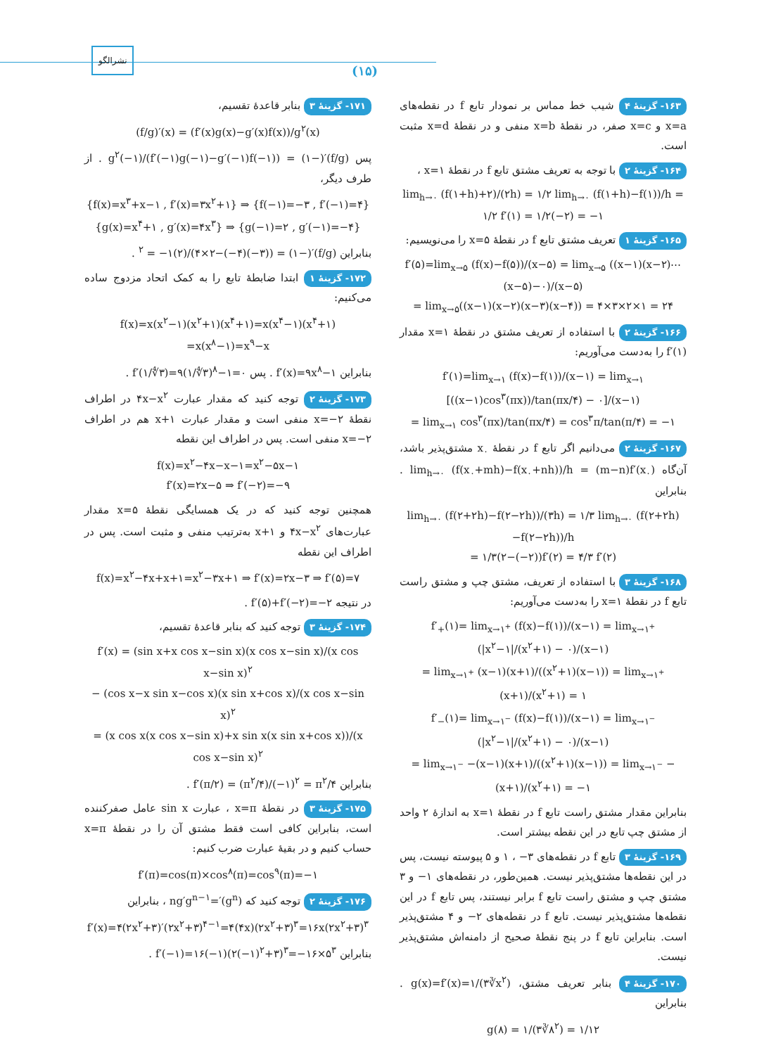(۱۵)
نشرالگو
۱۶۳- گزینهٔ ۴ شیب خط مماس بر نمودار تابع f در نقطه‌های x=a و x=c صفر، در نقطهٔ x=b منفی و در نقطهٔ x=d مثبت است.
۱۶۴- گزینهٔ ۲ با توجه به تعریف مشتق تابع f در نقطهٔ x=۱ ،
lim<sub>h→۰</sub> (f(۱+h)+۲)/(۲h) = ۱/۲ lim<sub>h→۰</sub> (f(۱+h)−f(۱))/h = ۱/۲ f′(۱) = ۱/۲(−۲) = −۱
۱۶۵- گزینهٔ ۱ تعریف مشتق تابع f در نقطهٔ x=۵ را می‌نویسیم:
f′(۵)=lim<sub>x→۵</sub> (f(x)−f(۵))/(x−۵) = lim<sub>x→۵</sub> ((x−۱)(x−۲)⋯(x−۵)−۰)/(x−۵)
= lim<sub>x→۵</sub>((x−۱)(x−۲)(x−۳)(x−۴)) = ۴×۳×۲×۱ = ۲۴
۱۶۶- گزینهٔ ۲ با استفاده از تعریف مشتق در نقطهٔ x=۱ مقدار f′(۱) را به‌دست می‌آوریم:
f′(۱)=lim<sub>x→۱</sub> (f(x)−f(۱))/(x−۱) = lim<sub>x→۱</sub> [((x−۱)cos<sup>۳</sup>(πx))/tan(πx/۴) − ۰]/(x−۱)
= lim<sub>x→۱</sub> cos<sup>۳</sup>(πx)/tan(πx/۴) = cos<sup>۳</sup>π/tan(π/۴) = −۱
۱۶۷- گزینهٔ ۲ می‌دانیم اگر تابع f در نقطهٔ x<sub>۰</sub> مشتق‌پذیر باشد، آن‌گاه lim<sub>h→۰</sub> (f(x<sub>۰</sub>+mh)−f(x<sub>۰</sub>+nh))/h = (m−n)f′(x<sub>۰</sub>) . بنابراین
lim<sub>h→۰</sub> (f(۲+۲h)−f(۲−۲h))/(۳h) = ۱/۳ lim<sub>h→۰</sub> (f(۲+۲h)−f(۲−۲h))/h
= ۱/۳(۲−(−۲))f′(۲) = ۴/۳ f′(۲)
۱۶۸- گزینهٔ ۳ با استفاده از تعریف، مشتق چپ و مشتق راست تابع f در نقطهٔ x=۱ را به‌دست می‌آوریم:
f′<sub>+</sub>(۱)= lim<sub>x→۱<sup>+</sup></sub> (f(x)−f(۱))/(x−۱) = lim<sub>x→۱<sup>+</sup></sub> (|x<sup>۲</sup>−۱|/(x<sup>۲</sup>+۱) − ۰)/(x−۱)
= lim<sub>x→۱<sup>+</sup></sub> (x−۱)(x+۱)/((x<sup>۲</sup>+۱)(x−۱)) = lim<sub>x→۱<sup>+</sup></sub> (x+۱)/(x<sup>۲</sup>+۱) = ۱
f′<sub>−</sub>(۱)= lim<sub>x→۱<sup>−</sup></sub> (f(x)−f(۱))/(x−۱) = lim<sub>x→۱<sup>−</sup></sub> (|x<sup>۲</sup>−۱|/(x<sup>۲</sup>+۱) − ۰)/(x−۱)
= lim<sub>x→۱<sup>−</sup></sub> −(x−۱)(x+۱)/((x<sup>۲</sup>+۱)(x−۱)) = lim<sub>x→۱<sup>−</sup></sub> −(x+۱)/(x<sup>۲</sup>+۱) = −۱
بنابراین مقدار مشتق راست تابع f در نقطهٔ x=۱ به اندازهٔ ۲ واحد از مشتق چپ تابع در این نقطه بیشتر است.
۱۶۹- گزینهٔ ۳ تابع f در نقطه‌های ۳− ، ۱ و ۵ پیوسته نیست، پس در این نقطه‌ها مشتق‌پذیر نیست. همین‌طور، در نقطه‌های ۱− و ۳ مشتق چپ و مشتق راست تابع f برابر نیستند، پس تابع f در این نقطه‌ها مشتق‌پذیر نیست. تابع f در نقطه‌های ۲− و ۴ مشتق‌پذیر است. بنابراین تابع f در پنج نقطهٔ صحیح از دامنه‌اش مشتق‌پذیر نیست.
۱۷۰- گزینهٔ ۴ بنابر تعریف مشتق، g(x)=f′(x)=۱/(۳∛x<sup>۲</sup>) . بنابراین
g(۸) = ۱/(۳∛۸<sup>۲</sup>) = ۱/۱۲
۱۷۱- گزینهٔ ۳ بنابر قاعدهٔ تقسیم،
(f/g)′(x) = (f′(x)g(x)−g′(x)f(x))/g<sup>۲</sup>(x)
پس (f/g)′(−۱) = (f′(−۱)g(−۱)−g′(−۱)f(−۱))/g<sup>۲</sup>(−۱) . از طرف دیگر،
{f(x)=x<sup>۳</sup>+x−۱ , f′(x)=۳x<sup>۲</sup>+۱} ⇒ {f(−۱)=−۳ , f′(−۱)=۴}
{g(x)=x<sup>۴</sup>+۱ , g′(x)=۴x<sup>۳</sup>} ⇒ {g(−۱)=۲ , g′(−۱)=−۴}
بنابراین (f/g)′(−۱) = (۴×۲−(−۴)(−۳))/(۲)<sup>۲</sup> = −۱ .
۱۷۲- گزینهٔ ۱ ابتدا ضابطهٔ تابع را به کمک اتحاد مزدوج ساده می‌کنیم:
f(x)=x(x<sup>۲</sup>−۱)(x<sup>۲</sup>+۱)(x<sup>۴</sup>+۱)=x(x<sup>۴</sup>−۱)(x<sup>۴</sup>+۱)
=x(x<sup>۸</sup>−۱)=x<sup>۹</sup>−x
بنابراین f′(x)=۹x<sup>۸</sup>−۱ . پس f′(۱/∜۳)=۹(۱/∜۳)<sup>۸</sup>−۱=۰ .
۱۷۳- گزینهٔ ۲ توجه کنید که مقدار عبارت ۴x−x<sup>۲</sup> در اطراف نقطهٔ x=−۲ منفی است و مقدار عبارت x+۱ هم در اطراف x=−۲ منفی است. پس در اطراف این نقطه
f(x)=x<sup>۲</sup>−۴x−x−۱=x<sup>۲</sup>−۵x−۱
f′(x)=۲x−۵ ⇒ f′(−۲)=−۹
همچنین توجه کنید که در یک همسایگی نقطهٔ x=۵ مقدار عبارت‌های ۴x−x<sup>۲</sup> و x+۱ به‌ترتیب منفی و مثبت است. پس در اطراف این نقطه
f(x)=x<sup>۲</sup>−۴x+x+۱=x<sup>۲</sup>−۳x+۱ ⇒ f′(x)=۲x−۳ ⇒ f′(۵)=۷
در نتیجه f′(۵)+f′(−۲)=−۲ .
۱۷۴- گزینهٔ ۳ توجه کنید که بنابر قاعدهٔ تقسیم،
f′(x) = (sin x+x cos x−sin x)(x cos x−sin x)/(x cos x−sin x)<sup>۲</sup>
− (cos x−x sin x−cos x)(x sin x+cos x)/(x cos x−sin x)<sup>۲</sup>
= (x cos x(x cos x−sin x)+x sin x(x sin x+cos x))/(x cos x−sin x)<sup>۲</sup>
بنابراین f′(π/۲) = (π<sup>۲</sup>/۴)/(−۱)<sup>۲</sup> = π<sup>۲</sup>/۴ .
۱۷۵- گزینهٔ ۳ در نقطهٔ x=π ، عبارت sin x عامل صفرکننده است، بنابراین کافی است فقط مشتق آن را در نقطهٔ x=π حساب کنیم و در بقیهٔ عبارت ضرب کنیم:
f′(π)=cos(π)×cos<sup>۸</sup>(π)=cos<sup>۹</sup>(π)=−۱
۱۷۶- گزینهٔ ۲ توجه کنید که (g<sup>n</sup>)′=ng′g<sup>n−۱</sup> ، بنابراین
f′(x)=۴(۲x<sup>۲</sup>+۳)′(۲x<sup>۲</sup>+۳)<sup>۴−۱</sup>=۴(۴x)(۲x<sup>۲</sup>+۳)<sup>۳</sup>=۱۶x(۲x<sup>۲</sup>+۳)<sup>۳</sup>
بنابراین f′(−۱)=۱۶(−۱)(۲(−۱)<sup>۲</sup>+۳)<sup>۳</sup>=−۱۶×۵<sup>۳</sup> .